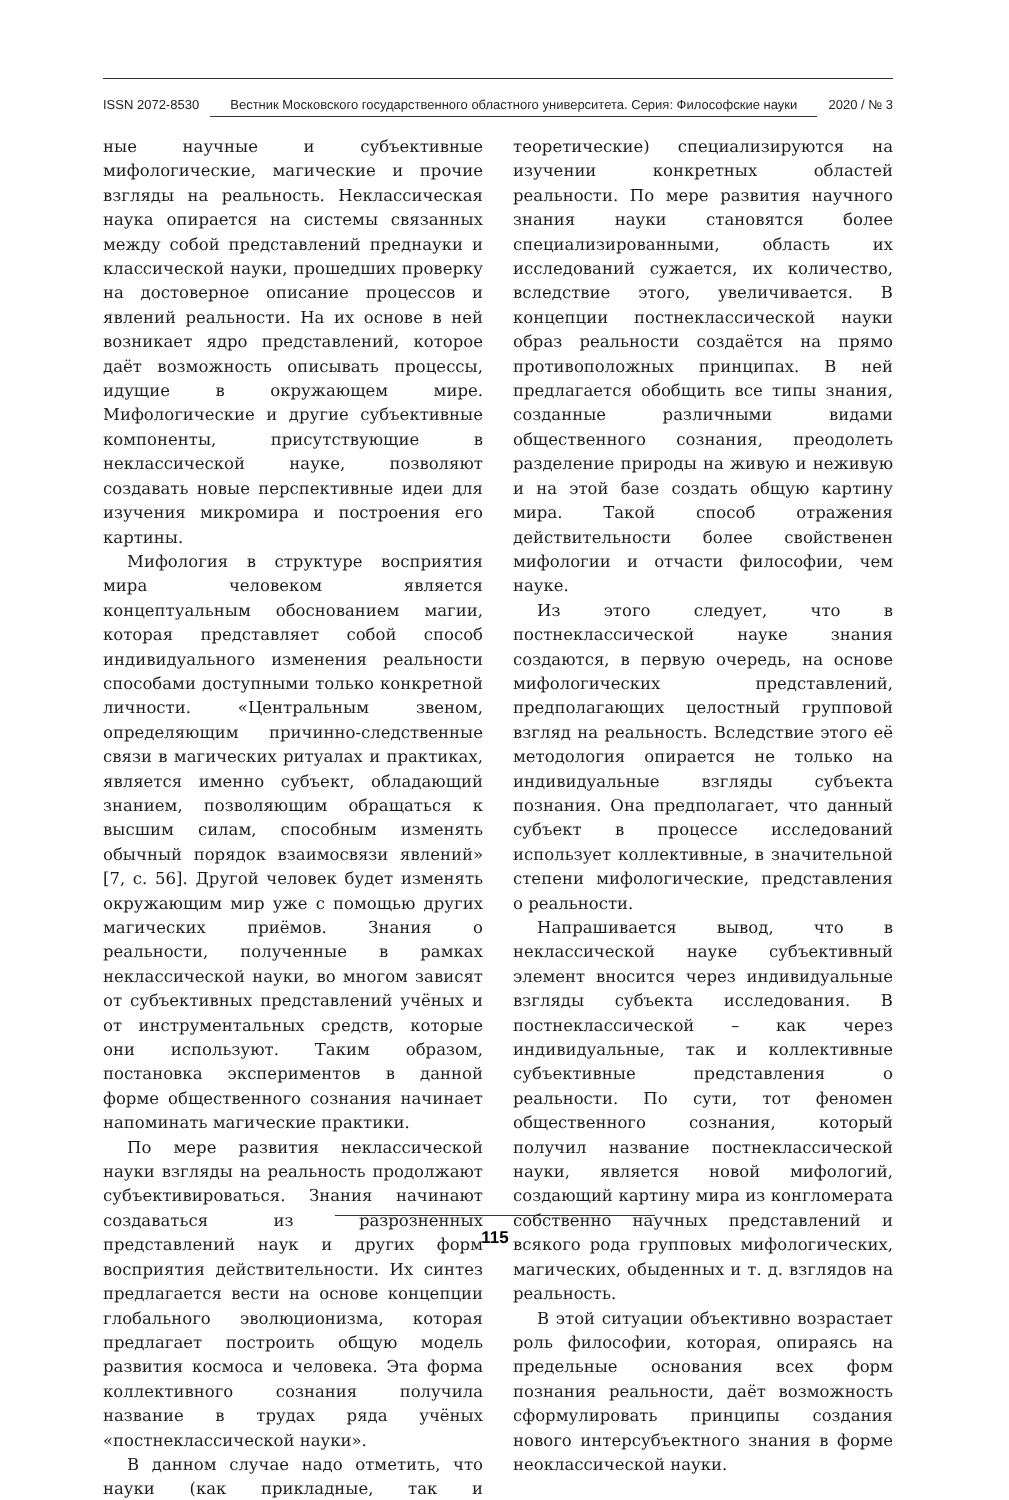ISSN 2072-8530 Вестник Московского государственного областного университета. Серия: Философские науки 2020 / № 3
ные научные и субъективные мифологические, магические и прочие взгляды на реальность. Неклассическая наука опирается на системы связанных между собой представлений преднауки и классической науки, прошедших проверку на достоверное описание процессов и явлений реальности. На их основе в ней возникает ядро представлений, которое даёт возможность описывать процессы, идущие в окружающем мире. Мифологические и другие субъективные компоненты, присутствующие в неклассической науке, позволяют создавать новые перспективные идеи для изучения микромира и построения его картины.
Мифология в структуре восприятия мира человеком является концептуальным обоснованием магии, которая представляет собой способ индивидуального изменения реальности способами доступными только конкретной личности. «Центральным звеном, определяющим причинно-следственные связи в магических ритуалах и практиках, является именно субъект, обладающий знанием, позволяющим обращаться к высшим силам, способным изменять обычный порядок взаимосвязи явлений» [7, с. 56]. Другой человек будет изменять окружающим мир уже с помощью других магических приёмов. Знания о реальности, полученные в рамках неклассической науки, во многом зависят от субъективных представлений учёных и от инструментальных средств, которые они используют. Таким образом, постановка экспериментов в данной форме общественного сознания начинает напоминать магические практики.
По мере развития неклассической науки взгляды на реальность продолжают субъективироваться. Знания начинают создаваться из разрозненных представлений наук и других форм восприятия действительности. Их синтез предлагается вести на основе концепции глобального эволюционизма, которая предлагает построить общую модель развития космоса и человека. Эта форма коллективного сознания получила название в трудах ряда учёных «постнеклассической науки».
В данном случае надо отметить, что науки (как прикладные, так и теоретические) специализируются на изучении конкретных областей реальности. По мере развития научного знания науки становятся более специализированными, область их исследований сужается, их количество, вследствие этого, увеличивается. В концепции постнеклассической науки образ реальности создаётся на прямо противоположных принципах. В ней предлагается обобщить все типы знания, созданные различными видами общественного сознания, преодолеть разделение природы на живую и неживую и на этой базе создать общую картину мира. Такой способ отражения действительности более свойственен мифологии и отчасти философии, чем науке.
Из этого следует, что в постнеклассической науке знания создаются, в первую очередь, на основе мифологических представлений, предполагающих целостный групповой взгляд на реальность. Вследствие этого её методология опирается не только на индивидуальные взгляды субъекта познания. Она предполагает, что данный субъект в процессе исследований использует коллективные, в значительной степени мифологические, представления о реальности.
Напрашивается вывод, что в неклассической науке субъективный элемент вносится через индивидуальные взгляды субъекта исследования. В постнеклассической – как через индивидуальные, так и коллективные субъективные представления о реальности. По сути, тот феномен общественного сознания, который получил название постнеклассической науки, является новой мифологий, создающий картину мира из конгломерата собственно научных представлений и всякого рода групповых мифологических, магических, обыденных и т. д. взглядов на реальность.
В этой ситуации объективно возрастает роль философии, которая, опираясь на предельные основания всех форм познания реальности, даёт возможность сформулировать принципы создания нового интерсубъектного знания в форме неоклассической науки.
115